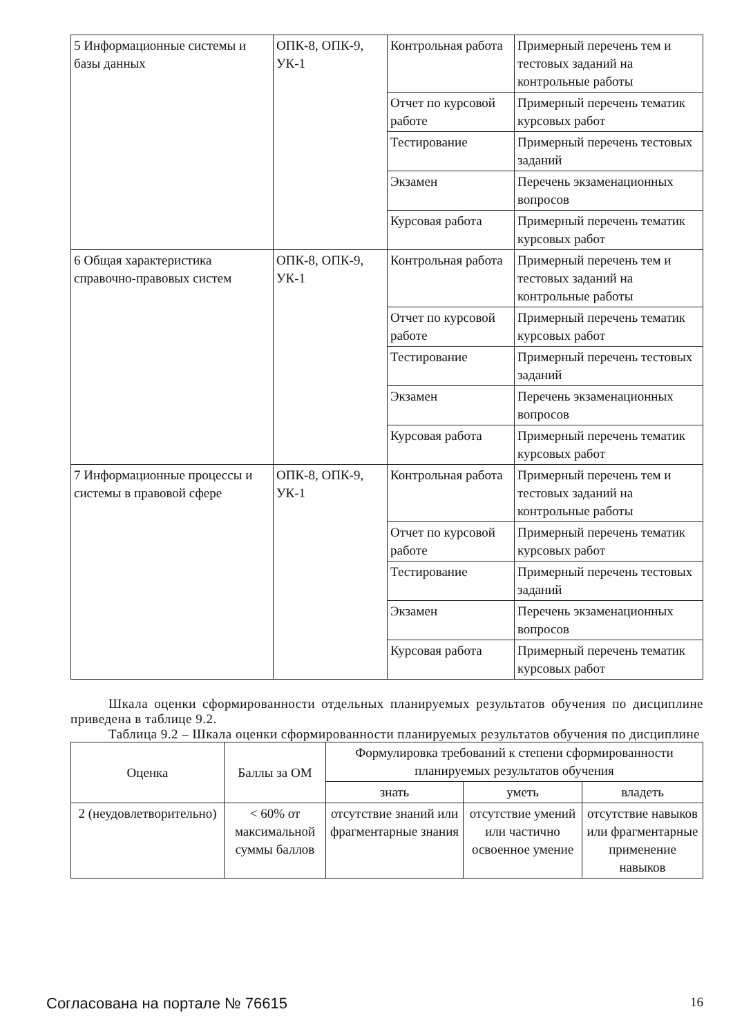| 5 Информационные системы и базы данных | ОПК-8, ОПК-9, УК-1 | Контрольная работа | Примерный перечень тем и тестовых заданий на контрольные работы |
| | | Отчет по курсовой работе | Примерный перечень тематик курсовых работ |
| | | Тестирование | Примерный перечень тестовых заданий |
| | | Экзамен | Перечень экзаменационных вопросов |
| | | Курсовая работа | Примерный перечень тематик курсовых работ |
| 6 Общая характеристика справочно-правовых систем | ОПК-8, ОПК-9, УК-1 | Контрольная работа | Примерный перечень тем и тестовых заданий на контрольные работы |
| | | Отчет по курсовой работе | Примерный перечень тематик курсовых работ |
| | | Тестирование | Примерный перечень тестовых заданий |
| | | Экзамен | Перечень экзаменационных вопросов |
| | | Курсовая работа | Примерный перечень тематик курсовых работ |
| 7 Информационные процессы и системы в правовой сфере | ОПК-8, ОПК-9, УК-1 | Контрольная работа | Примерный перечень тем и тестовых заданий на контрольные работы |
| | | Отчет по курсовой работе | Примерный перечень тематик курсовых работ |
| | | Тестирование | Примерный перечень тестовых заданий |
| | | Экзамен | Перечень экзаменационных вопросов |
| | | Курсовая работа | Примерный перечень тематик курсовых работ |
Шкала оценки сформированности отдельных планируемых результатов обучения по дисциплине приведена в таблице 9.2.
Таблица 9.2 – Шкала оценки сформированности планируемых результатов обучения по дисциплине
| Оценка | Баллы за ОМ | Формулировка требований к степени сформированности планируемых результатов обучения | | |
| --- | --- | --- | --- | --- |
| | | знать | уметь | владеть |
| 2 (неудовлетворительно) | < 60% от максимальной суммы баллов | отсутствие знаний или фрагментарные знания | отсутствие умений или частично освоенное умение | отсутствие навыков или фрагментарные применение навыков |
Согласована на портале № 76615 16